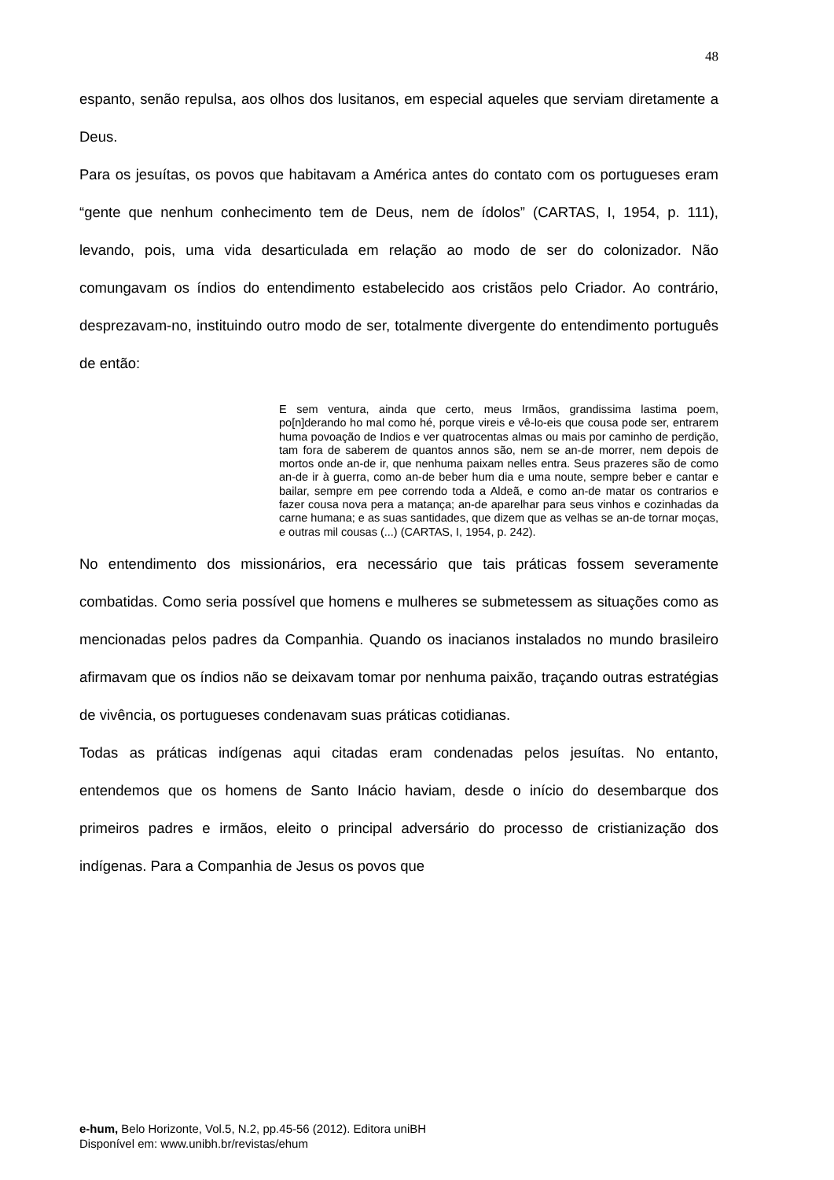48
espanto, senão repulsa, aos olhos dos lusitanos, em especial aqueles que serviam diretamente a Deus.
Para os jesuítas, os povos que habitavam a América antes do contato com os portugueses eram “gente que nenhum conhecimento tem de Deus, nem de ídolos” (CARTAS, I, 1954, p. 111), levando, pois, uma vida desarticulada em relação ao modo de ser do colonizador. Não comungavam os índios do entendimento estabelecido aos cristãos pelo Criador. Ao contrário, desprezavam-no, instituindo outro modo de ser, totalmente divergente do entendimento português de então:
E sem ventura, ainda que certo, meus Irmãos, grandissima lastima poem, po[n]derando ho mal como hé, porque vireis e vê-lo-eis que cousa pode ser, entrarem huma povoação de Indios e ver quatrocentas almas ou mais por caminho de perdição, tam fora de saberem de quantos annos são, nem se an-de morrer, nem depois de mortos onde an-de ir, que nenhuma paixam nelles entra. Seus prazeres são de como an-de ir à guerra, como an-de beber hum dia e uma noute, sempre beber e cantar e bailar, sempre em pee correndo toda a Aldeã, e como an-de matar os contrarios e fazer cousa nova pera a matança; an-de aparelhar para seus vinhos e cozinhadas da carne humana; e as suas santidades, que dizem que as velhas se an-de tornar moças, e outras mil cousas (...) (CARTAS, I, 1954, p. 242).
No entendimento dos missionários, era necessário que tais práticas fossem severamente combatidas. Como seria possível que homens e mulheres se submetessem as situações como as mencionadas pelos padres da Companhia. Quando os inacianos instalados no mundo brasileiro afirmavam que os índios não se deixavam tomar por nenhuma paixão, traçando outras estratégias de vivência, os portugueses condenavam suas práticas cotidianas.
Todas as práticas indígenas aqui citadas eram condenadas pelos jesuítas. No entanto, entendemos que os homens de Santo Inácio haviam, desde o início do desembarque dos primeiros padres e irmãos, eleito o principal adversário do processo de cristianização dos indígenas. Para a Companhia de Jesus os povos que
e-hum, Belo Horizonte, Vol.5, N.2, pp.45-56 (2012). Editora uniBH
Disponível em: www.unibh.br/revistas/ehum